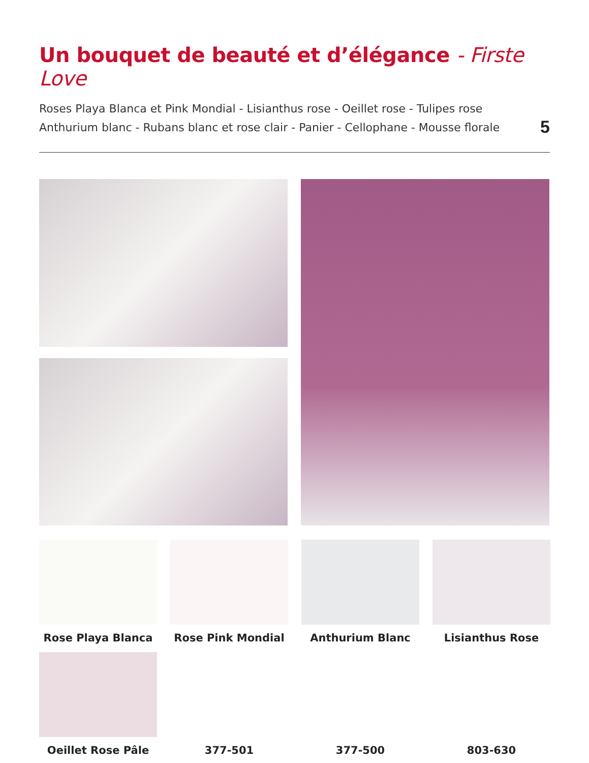Un bouquet de beauté et d’élégance - Firste Love
Roses Playa Blanca et Pink Mondial - Lisianthus rose - Oeillet rose - Tulipes rose
Anthurium blanc - Rubans blanc et rose clair - Panier - Cellophane - Mousse florale
5
Rose Playa Blanca
Rose Pink Mondial
Anthurium Blanc
Lisianthus Rose
Oeillet Rose Pâle
377-501
377-500
803-630